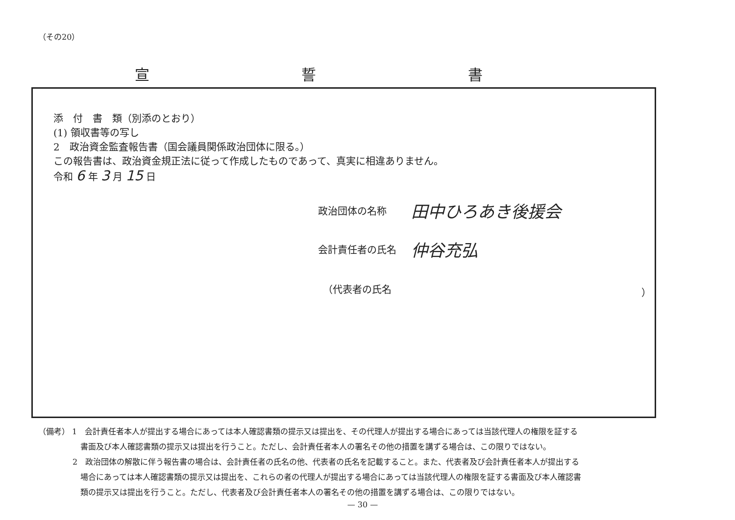（その20）
宣 誓 書
添　付　書　類（別添のとおり）
(1) 領収書等の写し
2　政治資金監査報告書（国会議員関係政治団体に限る。）
この報告書は、政治資金規正法に従って作成したものであって、真実に相違ありません。
令和 6 年 3 月 15 日
政治団体の名称 田中ひろあき後援会
会計責任者の氏名 仲谷充弘
（代表者の氏名 ）
（備考） 1　会計責任者本人が提出する場合にあっては本人確認書類の提示又は提出を、その代理人が提出する場合にあっては当該代理人の権限を証する
書面及び本人確認書類の提示又は提出を行うこと。ただし、会計責任者本人の署名その他の措置を講ずる場合は、この限りではない。
2　政治団体の解散に伴う報告書の場合は、会計責任者の氏名の他、代表者の氏名を記載すること。また、代表者及び会計責任者本人が提出する
場合にあっては本人確認書類の提示又は提出を、これらの者の代理人が提出する場合にあっては当該代理人の権限を証する書面及び本人確認書
類の提示又は提出を行うこと。ただし、代表者及び会計責任者本人の署名その他の措置を講ずる場合は、この限りではない。
— 30 —